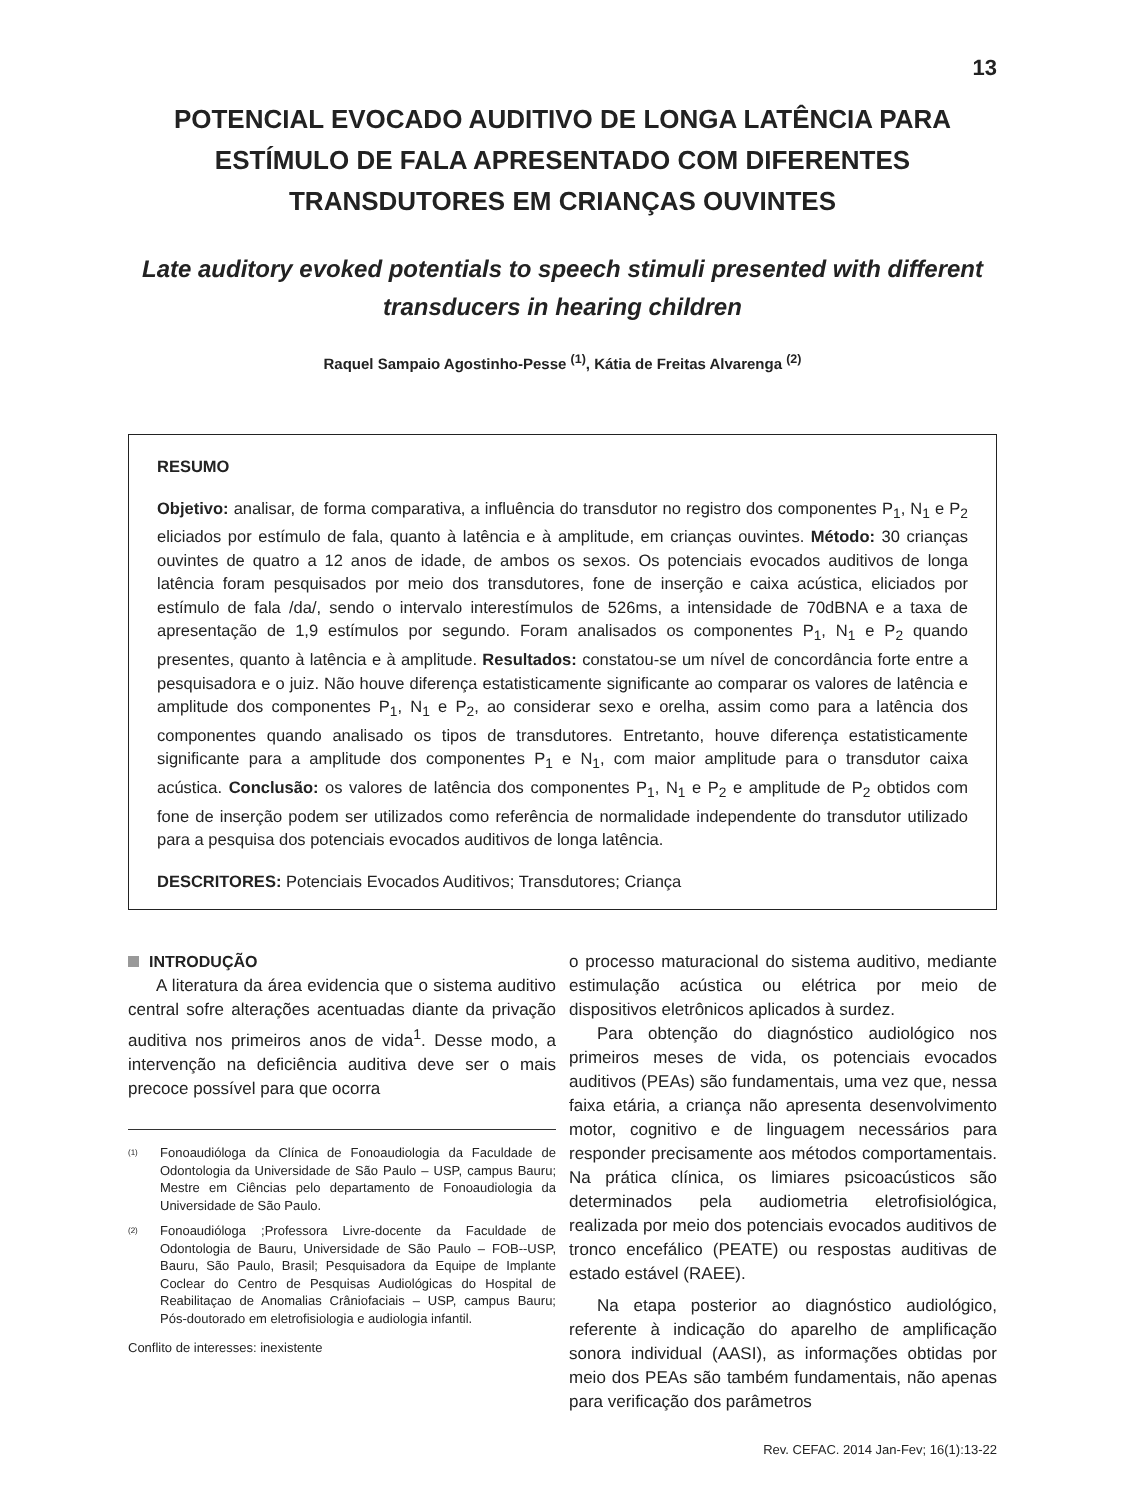13
POTENCIAL EVOCADO AUDITIVO DE LONGA LATÊNCIA PARA ESTÍMULO DE FALA APRESENTADO COM DIFERENTES TRANSDUTORES EM CRIANÇAS OUVINTES
Late auditory evoked potentials to speech stimuli presented with different transducers in hearing children
Raquel Sampaio Agostinho-Pesse <sup>(1)</sup>, Kátia de Freitas Alvarenga <sup>(2)</sup>
RESUMO
Objetivo: analisar, de forma comparativa, a influência do transdutor no registro dos componentes P<sub>1</sub>, N<sub>1</sub> e P<sub>2</sub> eliciados por estímulo de fala, quanto à latência e à amplitude, em crianças ouvintes. Método: 30 crianças ouvintes de quatro a 12 anos de idade, de ambos os sexos. Os potenciais evocados auditivos de longa latência foram pesquisados por meio dos transdutores, fone de inserção e caixa acústica, eliciados por estímulo de fala /da/, sendo o intervalo interestímulos de 526ms, a intensidade de 70dBNA e a taxa de apresentação de 1,9 estímulos por segundo. Foram analisados os componentes P<sub>1</sub>, N<sub>1</sub> e P<sub>2</sub> quando presentes, quanto à latência e à amplitude. Resultados: constatou-se um nível de concordância forte entre a pesquisadora e o juiz. Não houve diferença estatisticamente significante ao comparar os valores de latência e amplitude dos componentes P<sub>1</sub>, N<sub>1</sub> e P<sub>2</sub>, ao considerar sexo e orelha, assim como para a latência dos componentes quando analisado os tipos de transdutores. Entretanto, houve diferença estatisticamente significante para a amplitude dos componentes P<sub>1</sub> e N<sub>1</sub>, com maior amplitude para o transdutor caixa acústica. Conclusão: os valores de latência dos componentes P<sub>1</sub>, N<sub>1</sub> e P<sub>2</sub> e amplitude de P<sub>2</sub> obtidos com fone de inserção podem ser utilizados como referência de normalidade independente do transdutor utilizado para a pesquisa dos potenciais evocados auditivos de longa latência.
DESCRITORES: Potenciais Evocados Auditivos; Transdutores; Criança
INTRODUÇÃO
A literatura da área evidencia que o sistema auditivo central sofre alterações acentuadas diante da privação auditiva nos primeiros anos de vida<sup>1</sup>. Desse modo, a intervenção na deficiência auditiva deve ser o mais precoce possível para que ocorra
(1) Fonoaudióloga da Clínica de Fonoaudiologia da Faculdade de Odontologia da Universidade de São Paulo – USP, campus Bauru; Mestre em Ciências pelo departamento de Fonoaudiologia da Universidade de São Paulo.
(2) Fonoaudióloga ;Professora Livre-docente da Faculdade de Odontologia de Bauru, Universidade de São Paulo – FOB--USP, Bauru, São Paulo, Brasil; Pesquisadora da Equipe de Implante Coclear do Centro de Pesquisas Audiológicas do Hospital de Reabilitaçao de Anomalias Crâniofaciais – USP, campus Bauru; Pós-doutorado em eletrofisiologia e audiologia infantil.
Conflito de interesses: inexistente
o processo maturacional do sistema auditivo, mediante estimulação acústica ou elétrica por meio de dispositivos eletrônicos aplicados à surdez.
Para obtenção do diagnóstico audiológico nos primeiros meses de vida, os potenciais evocados auditivos (PEAs) são fundamentais, uma vez que, nessa faixa etária, a criança não apresenta desenvolvimento motor, cognitivo e de linguagem necessários para responder precisamente aos métodos comportamentais. Na prática clínica, os limiares psicoacústicos são determinados pela audiometria eletrofisiológica, realizada por meio dos potenciais evocados auditivos de tronco encefálico (PEATE) ou respostas auditivas de estado estável (RAEE).
Na etapa posterior ao diagnóstico audiológico, referente à indicação do aparelho de amplificação sonora individual (AASI), as informações obtidas por meio dos PEAs são também fundamentais, não apenas para verificação dos parâmetros
Rev. CEFAC. 2014 Jan-Fev; 16(1):13-22